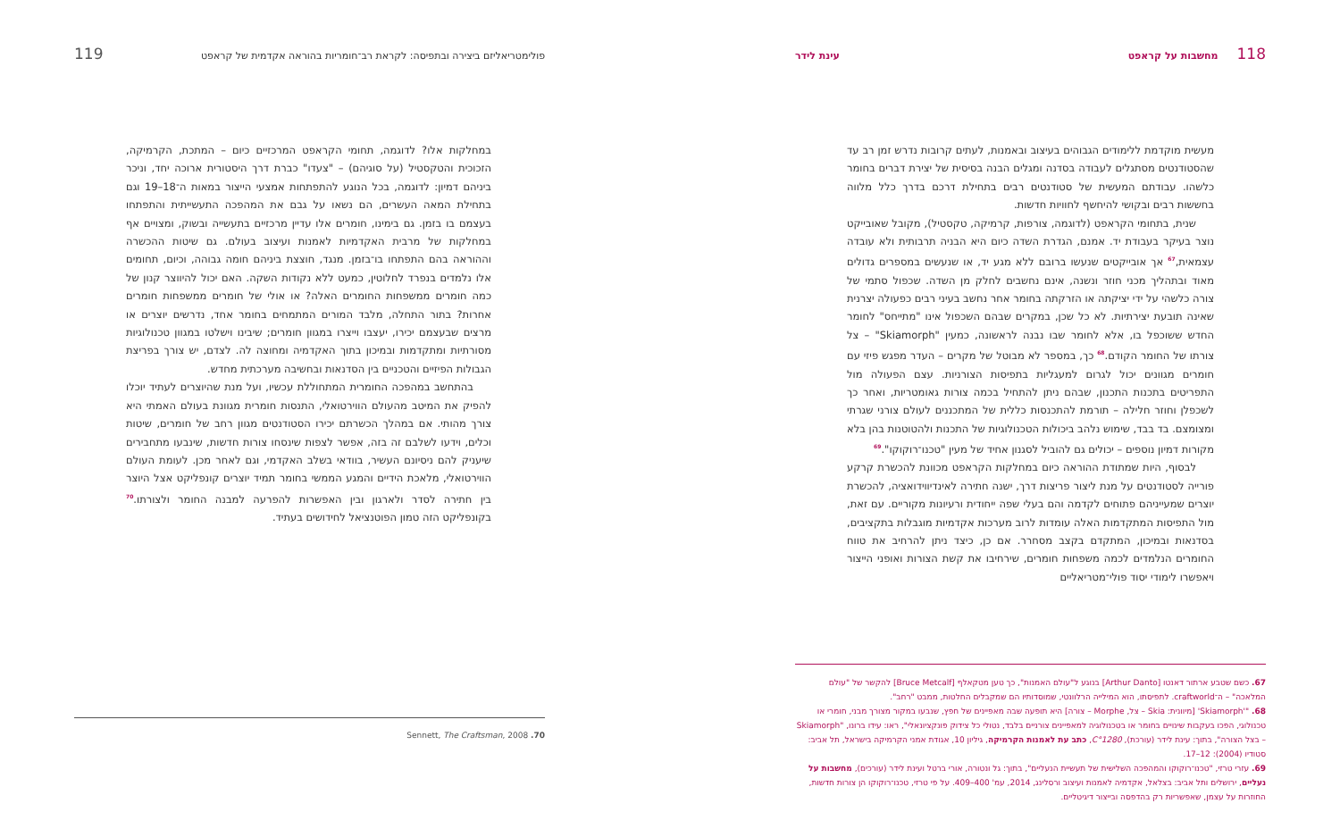פולימטריאליזם ביצירה ובתפיסה: לקראת רב־חומריות בהוראה אקדמית של קראפט 119
במחלקות אלו? לדוגמה, תחומי הקראפט המרכזיים כיום – המתכת, הקרמיקה, הזכוכית והטקסטיל (על סוגיהם) – "צעדו" כברת דרך היסטורית ארוכה יחד, וניכר ביניהם דמיון: לדוגמה, בכל הנוגע להתפתחות אמצעי הייצור במאות ה־18–19 וגם בתחילת המאה העשרים, הם נשאו על גבם את המהפכה התעשייתית והתפתחו בעצמם בו בזמן. גם בימינו, חומרים אלו עדיין מרכזיים בתעשייה ובשוק, ומצויים אף במחלקות של מרבית האקדמיות לאמנות ועיצוב בעולם. גם שיטות ההכשרה וההוראה בהם התפתחו בו־בזמן. מנגד, חוצצת ביניהם חומה גבוהה, וכיום, תחומים אלו נלמדים בנפרד לחלוטין, כמעט ללא נקודות השקה. האם יכול להיווצר קנון של כמה חומרים ממשפחות החומרים האלה? או אולי של חומרים ממשפחות חומרים אחרות? בתור התחלה, מלבד המורים המתמחים בחומר אחד, נדרשים יוצרים או מרצים שבעצמם יכירו, יעצבו וייצרו במגוון חומרים; שיבינו וישלטו במגוון טכנולוגיות מסורתיות ומתקדמות ובמיכון בתוך האקדמיה ומחוצה לה. לצדם, יש צורך בפריצת הגבולות הפיזיים והטכניים בין הסדנאות ובחשיבה מערכתית מחדש.
בהתחשב במהפכה החומרית המתחוללת עכשיו, ועל מנת שהיוצרים לעתיד יוכלו להפיק את המיטב מהעולם הווירטואלי, התנסות חומרית מגוונת בעולם האמתי היא צורך מהותי. אם במהלך הכשרתם יכירו הסטודנטים מגוון רחב של חומרים, שיטות וכלים, וידעו לשלבם זה בזה, אפשר לצפות שינסחו צורות חדשות, שינבעו מתחבירים שיעניק להם ניסיונם העשיר, בוודאי בשלב האקדמי, וגם לאחר מכן. לעומת העולם הווירטואלי, מלאכת הידיים והמגע הממשי בחומר תמיד יוצרים קונפליקט אצל היוצר בין חתירה לסדר ולארגון ובין האפשרות להפרעה למבנה החומר ולצורתו.<sup>70</sup> בקונפליקט הזה טמון הפוטנציאל לחידושים בעתיד.
70. Sennett, The Craftsman, 2008
118 מחשבות על קראפט עינת לידר
מעשית מוקדמת ללימודים הגבוהים בעיצוב ובאמנות, לעתים קרובות נדרש זמן רב עד שהסטודנטים מסתגלים לעבודה בסדנה ומגלים הבנה בסיסית של יצירת דברים בחומר כלשהו. עבודתם המעשית של סטודנטים רבים בתחילת דרכם בדרך כלל מלווה בחששות רבים ובקושי להיחשף לחוויות חדשות.
שנית, בתחומי הקראפט (לדוגמה, צורפות, קרמיקה, טקסטיל), מקובל שאובייקט נוצר בעיקר בעבודת יד. אמנם, הגדרת השדה כיום היא הבניה תרבותית ולא עובדה עצמאית,<sup>67</sup> אך אובייקטים שנעשו ברובם ללא מגע יד, או שנעשים במספרים גדולים מאוד ובתהליך מכני חוזר ונשנה, אינם נחשבים לחלק מן השדה. שכפול סתמי של צורה כלשהי על ידי יציקתה או הזרקתה בחומר אחר נחשב בעיני רבים כפעולה יצרנית שאינה תובעת יצירתיות. לא כל שכן, במקרים שבהם השכפול אינו "מתייחס" לחומר החדש ששוכפל בו, אלא לחומר שבו נבנה לראשונה, כמעין "Skiamorph" – צל צורתו של החומר הקודם.<sup>68</sup> כך, במספר לא מבוטל של מקרים – העדר מפגש פיזי עם חומרים מגוונים יכול לגרום למעגליות בתפיסות הצורניות. עצם הפעולה מול התפריטים בתכנות התכנון, שבהם ניתן להתחיל בכמה צורות גאומטריות, ואחר כך לשכפלן וחוזר חלילה – תורמת להתכנסות כללית של המתכננים לעולם צורני שגרתי ומצומצם. בד בבד, שימוש נלהב ביכולות הטכנולוגיות של התכנות ולהטוטנות בהן בלא מקורות דמיון נוספים – יכולים גם להוביל לסגנון אחיד של מעין "טכנו־רוקוקו".<sup>69</sup>
לבסוף, היות שמתודת ההוראה כיום במחלקות הקראפט מכוונת להכשרת קרקע פורייה לסטודנטים על מנת ליצור פריצות דרך, ישנה חתירה לאינדיווידואציה, להכשרת יוצרים שמעייניהם פתוחים לקדמה והם בעלי שפה ייחודית ורעיונות מקוריים. עם זאת, מול התפיסות המתקדמות האלה עומדות לרוב מערכות אקדמיות מוגבלות בתקציבים, בסדנאות ובמיכון, המתקדם בקצב מסחרר. אם כן, כיצד ניתן להרחיב את טווח החומרים הנלמדים לכמה משפחות חומרים, שירחיבו את קשת הצורות ואופני הייצור ויאפשרו לימודי יסוד פולי־מטריאליים
67. כשם שטבע ארתור דאנטו [Arthur Danto] בנוגע ל"עולם האמנות", כך טען מטקאלף [Bruce Metcalf] להקשר של "עולם המלאכה" – ה־craftworld. לתפיסתו, הוא המילייה הרלוונטי, שמוסדותיו הם שמקבלים החלטות, ממבט "רחב".
68. "'Skiamorph' [מיוונית: Skia – צל, Morphe – צורה] היא תופעה שבה מאפיינים של חפץ, שנבעו במקור מצורך מבני, חומרי או טכנולוגי, הפכו בעקבות שינויים בחומר או בטכנולוגיה למאפיינים צורניים בלבד, נטולי כל צידוק פונקציונאלי", ראו: עידו ברונו, "Skiamorph – בצל הצורה", בתוך: עינת לידר (עורכת), C°1280, כתב עת לאמנות הקרמיקה, גיליון 10, אגודת אמני הקרמיקה בישראל, תל אביב: סטודיו (2004): 12–17.
69. עזרי טרזי, "טכנו־רוקוקו והמהפכה השלישית של תעשיית הנעליים", בתוך: גל ונטורה, אורי ברטל ועינת לידר (עורכים), מחשבות על נעליים, ירושלים ותל אביב: בצלאל, אקדמיה לאמנות ועיצוב ורסלינג, 2014, עמ' 400–409. על פי טרזי, טכנו־רוקוקו הן צורות חדשות, החוזרות על עצמן, שאפשריות רק בהדפסה ובייצור דיגיטליים.